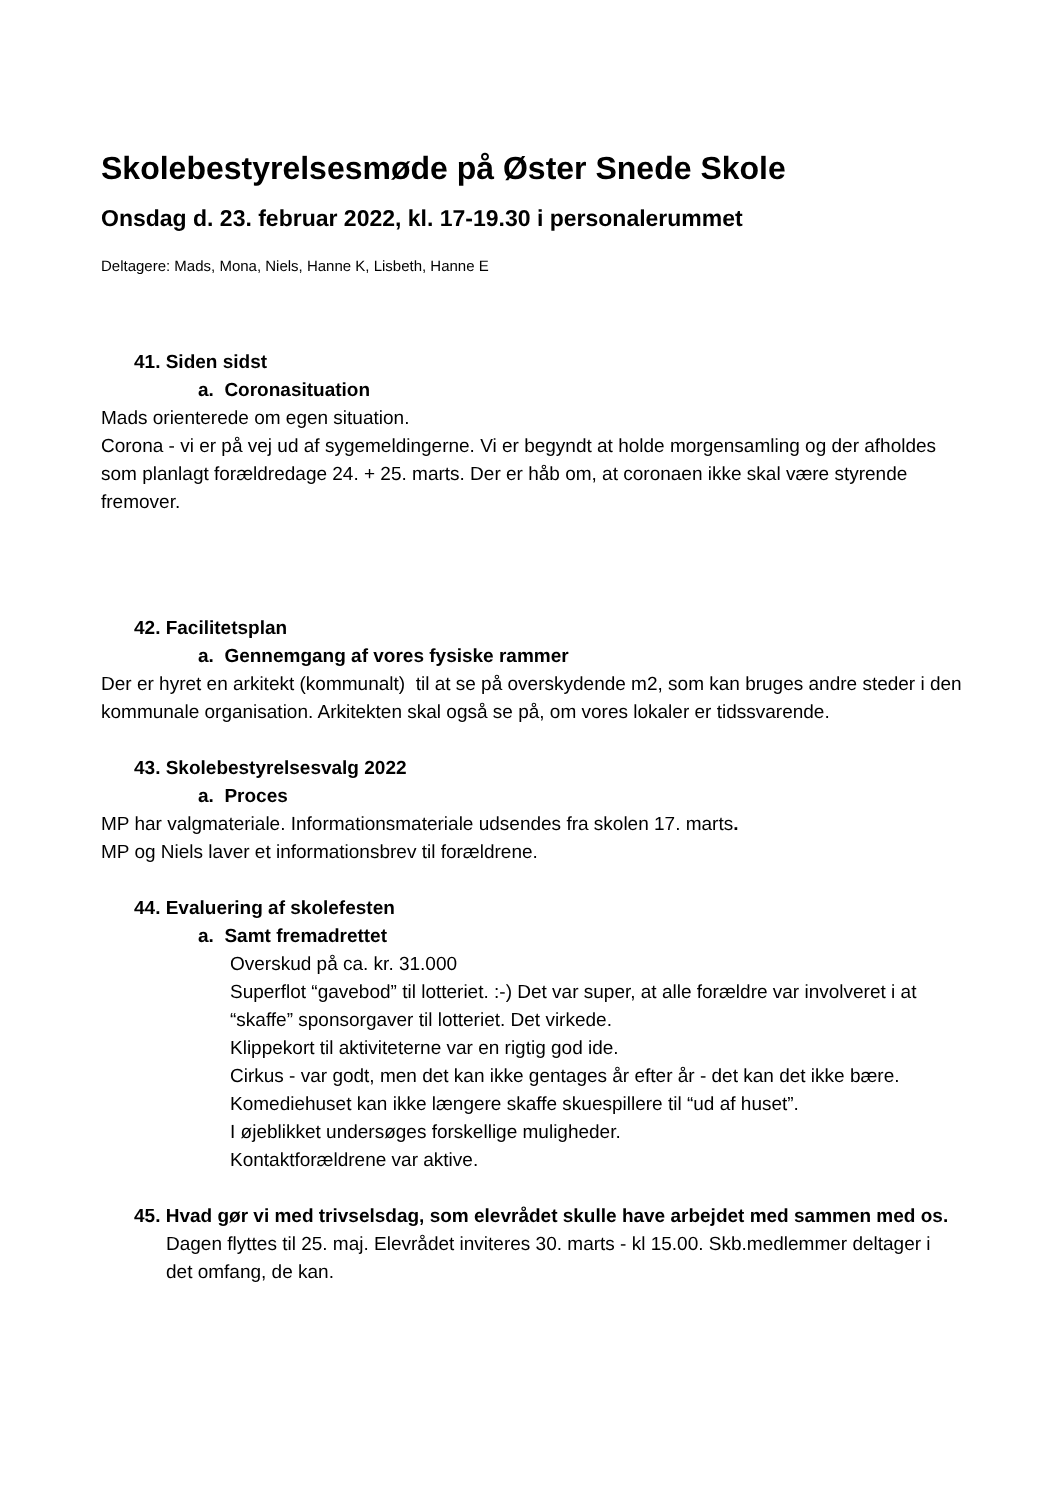Skolebestyrelsesmøde på Øster Snede Skole
Onsdag d. 23. februar 2022, kl. 17-19.30 i personalerummet
Deltagere: Mads, Mona, Niels, Hanne K, Lisbeth, Hanne E
41. Siden sidst
a. Coronasituation
Mads orienterede om egen situation.
Corona - vi er på vej ud af sygemeldingerne. Vi er begyndt at holde morgensamling og der afholdes som planlagt forældredage 24. + 25. marts. Der er håb om, at coronaen ikke skal være styrende fremover.
42. Facilitetsplan
a. Gennemgang af vores fysiske rammer
Der er hyret en arkitekt (kommunalt) til at se på overskydende m2, som kan bruges andre steder i den kommunale organisation. Arkitekten skal også se på, om vores lokaler er tidssvarende.
43. Skolebestyrelsesvalg 2022
a. Proces
MP har valgmateriale. Informationsmateriale udsendes fra skolen 17. marts.
MP og Niels laver et informationsbrev til forældrene.
44. Evaluering af skolefesten
a. Samt fremadrettet
Overskud på ca. kr. 31.000
Superflot “gavebod” til lotteriet. :-) Det var super, at alle forældre var involveret i at “skaffe” sponsorgaver til lotteriet. Det virkede.
Klippekort til aktiviteterne var en rigtig god ide.
Cirkus - var godt, men det kan ikke gentages år efter år - det kan det ikke bære. Komediehuset kan ikke længere skaffe skuespillere til “ud af huset”.
I øjeblikket undersøges forskellige muligheder.
Kontaktforældrene var aktive.
45. Hvad gør vi med trivselsdag, som elevrådet skulle have arbejdet med sammen med os.
Dagen flyttes til 25. maj. Elevrådet inviteres 30. marts - kl 15.00. Skb.medlemmer deltager i det omfang, de kan.